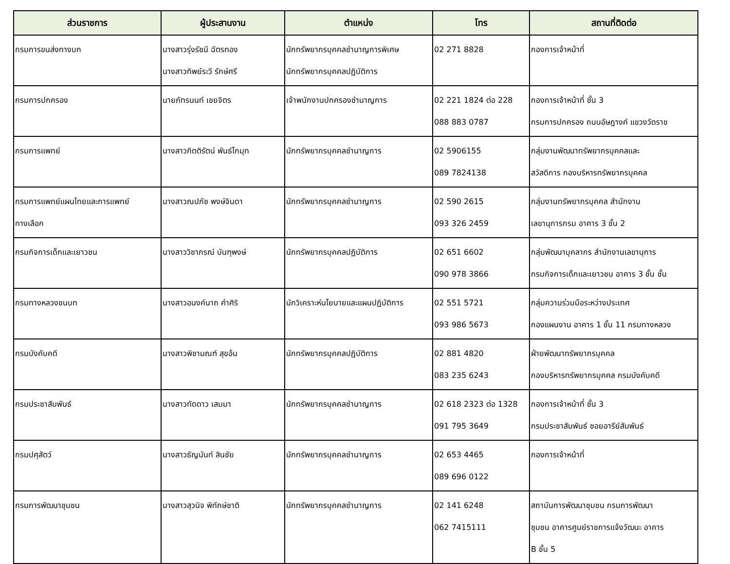| ส่วนราชการ | ผู้ประสานงาน | ตำแหน่ง | โทร | สถานที่ติดต่อ |
| --- | --- | --- | --- | --- |
| กรมการขนส่งทางบก | นางสาวรุ่งรัชนี ฉัตรทอง นางสาวทิพย์ระวี รักษ์ศรี | นักทรัพยากรบุคคลชำนาญการพิเศษ นักทรัพยากรบุคคลปฏิบัติการ | 02 271 8828 | กองการเจ้าหน้าที่ |
| กรมการปกครอง | นายภัทรนนท์ เชยจิตร | เจ้าพนักงานปกครองชำนาญการ | 02 221 1824 ต่อ 228 088 883 0787 | กองการเจ้าหน้าที่ ชั้น 3 กรมการปกครอง ถนนอัษฎางค์ แขวงวัดราช |
| กรมการแพทย์ | นางสาวกิตติรัตน์ พันธ์โกมุท | นักทรัพยากรบุคคลชำนาญการ | 02 5906155 089 7824138 | กลุ่มงานพัฒนาทรัพยากรบุคคลและ สวัสดิการ กองบริหารทรัพยากรบุคคล |
| กรมการแพทย์แผนไทยและการแพทย์ ทางเลือก | นางสาวณปภัช พงษ์จินดา | นักทรัพยากรบุคคลชำนาญการ | 02 590 2615 093 326 2459 | กลุ่มงานทรัพยากรบุคคล สำนักงาน เลขานุการกรม อาคาร 3 ชั้น 2 |
| กรมกิจการเด็กและเยาวชน | นางสาววิชาภรณ์ บันฑุพงษ์ | นักทรัพยากรบุคคลปฏิบัติการ | 02 651 6602 090 978 3866 | กลุ่มพัฒนาบุคลากร สำนักงานเลขานุการ กรมกิจการเด็กและเยาวชน อาคาร 3 ชั้น ชั้น |
| กรมทางหลวงชนบท | นางสาวอนงค์นาถ คำศิริ | นักวิเคราะห์นโยบายและแผนปฏิบัติการ | 02 551 5721 093 986 5673 | กลุ่มความร่วมมือระหว่างประเทศ กองแผนงาน อาคาร 1 ชั้น 11 กรมทางหลวง |
| กรมบังคับคดี | นางสาวพิชามณฑ์ สุขอ้น | นักทรัพยากรบุคคลปฏิบัติการ | 02 881 4820 083 235 6243 | ฝ่ายพัฒนาทรัพยากรบุคคล กองบริหารทรัพยากรบุคคล กรมบังคับคดี |
| กรมประชาสัมพันธ์ | นางสาวทัดดาว เสมมา | นักทรัพยากรบุคคลชำนาญการ | 02 618 2323 ต่อ 1328 091 795 3649 | กองการเจ้าหน้าที่ ชั้น 3 กรมประชาสัมพันธ์ ซอยอารีย์สัมพันธ์ |
| กรมปศุสัตว์ | นางสาวธัญนันท์ สินชัย | นักทรัพยากรบุคคลชำนาญการ | 02 653 4465 089 696 0122 | กองการเจ้าหน้าที่ |
| กรมการพัฒนาชุมชน | นางสาวสุวนิจ พิทักษ์ชาติ | นักทรัพยากรบุคคลชำนาญการ | 02 141 6248 062 7415111 | สถาบันการพัฒนาชุมชน กรมการพัฒนา ชุมชน อาคารศูนย์ราชการแจ้งวัฒนะ อาคาร B ชั้น 5 |